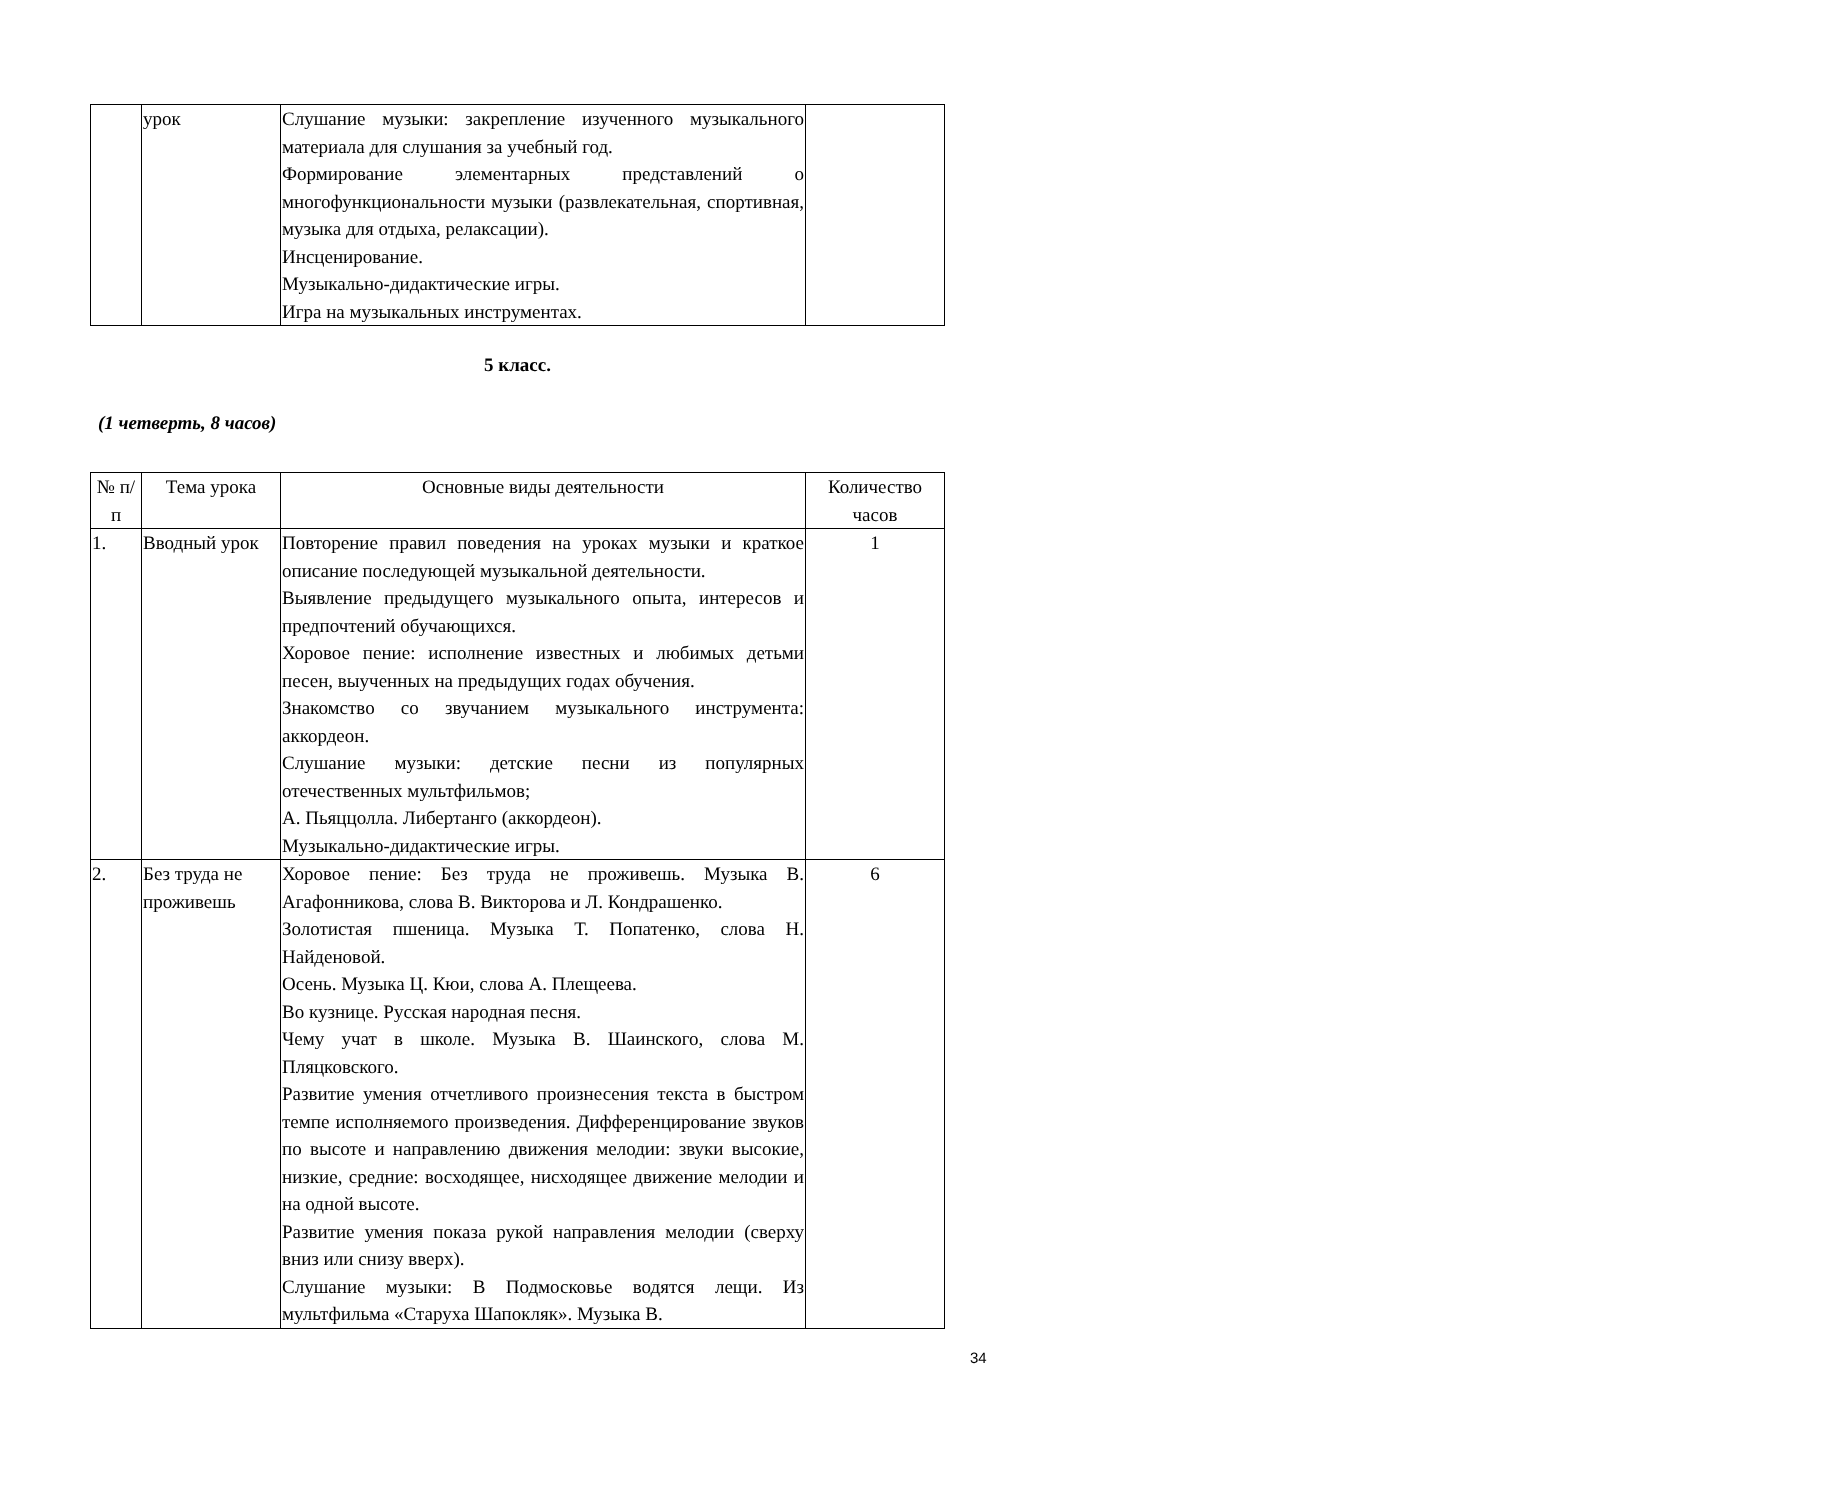| | урок | Слушание музыки: закрепление изученного музыкального материала для слушания за учебный год. Формирование элементарных представлений о многофункциональности музыки (развлекательная, спортивная, музыка для отдыха, релаксации). Инсценирование. Музыкально-дидактические игры. Игра на музыкальных инструментах. | |
5 класс.
(1 четверть, 8 часов)
| № п/п | Тема урока | Основные виды деятельности | Количество часов |
| --- | --- | --- | --- |
| 1. | Вводный урок | Повторение правил поведения на уроках музыки и краткое описание последующей музыкальной деятельности. Выявление предыдущего музыкального опыта, интересов и предпочтений обучающихся. Хоровое пение: исполнение известных и любимых детьми песен, выученных на предыдущих годах обучения. Знакомство со звучанием музыкального инструмента: аккордеон. Слушание музыки: детские песни из популярных отечественных мультфильмов; А. Пьяццолла. Либертанго (аккордеон). Музыкально-дидактические игры. | 1 |
| 2. | Без труда не проживешь | Хоровое пение: Без труда не проживешь. Музыка В. Агафонникова, слова В. Викторова и Л. Кондрашенко. Золотистая пшеница. Музыка Т. Попатенко, слова Н. Найденовой. Осень. Музыка Ц. Кюи, слова А. Плещеева. Во кузнице. Русская народная песня. Чему учат в школе. Музыка В. Шаинского, слова М. Пляцковского. Развитие умения отчетливого произнесения текста в быстром темпе исполняемого произведения. Дифференцирование звуков по высоте и направлению движения мелодии: звуки высокие, низкие, средние: восходящее, нисходящее движение мелодии и на одной высоте. Развитие умения показа рукой направления мелодии (сверху вниз или снизу вверх). Слушание музыки: В Подмосковье водятся лещи. Из мультфильма «Старуха Шапокляк». Музыка В. | 6 |
34